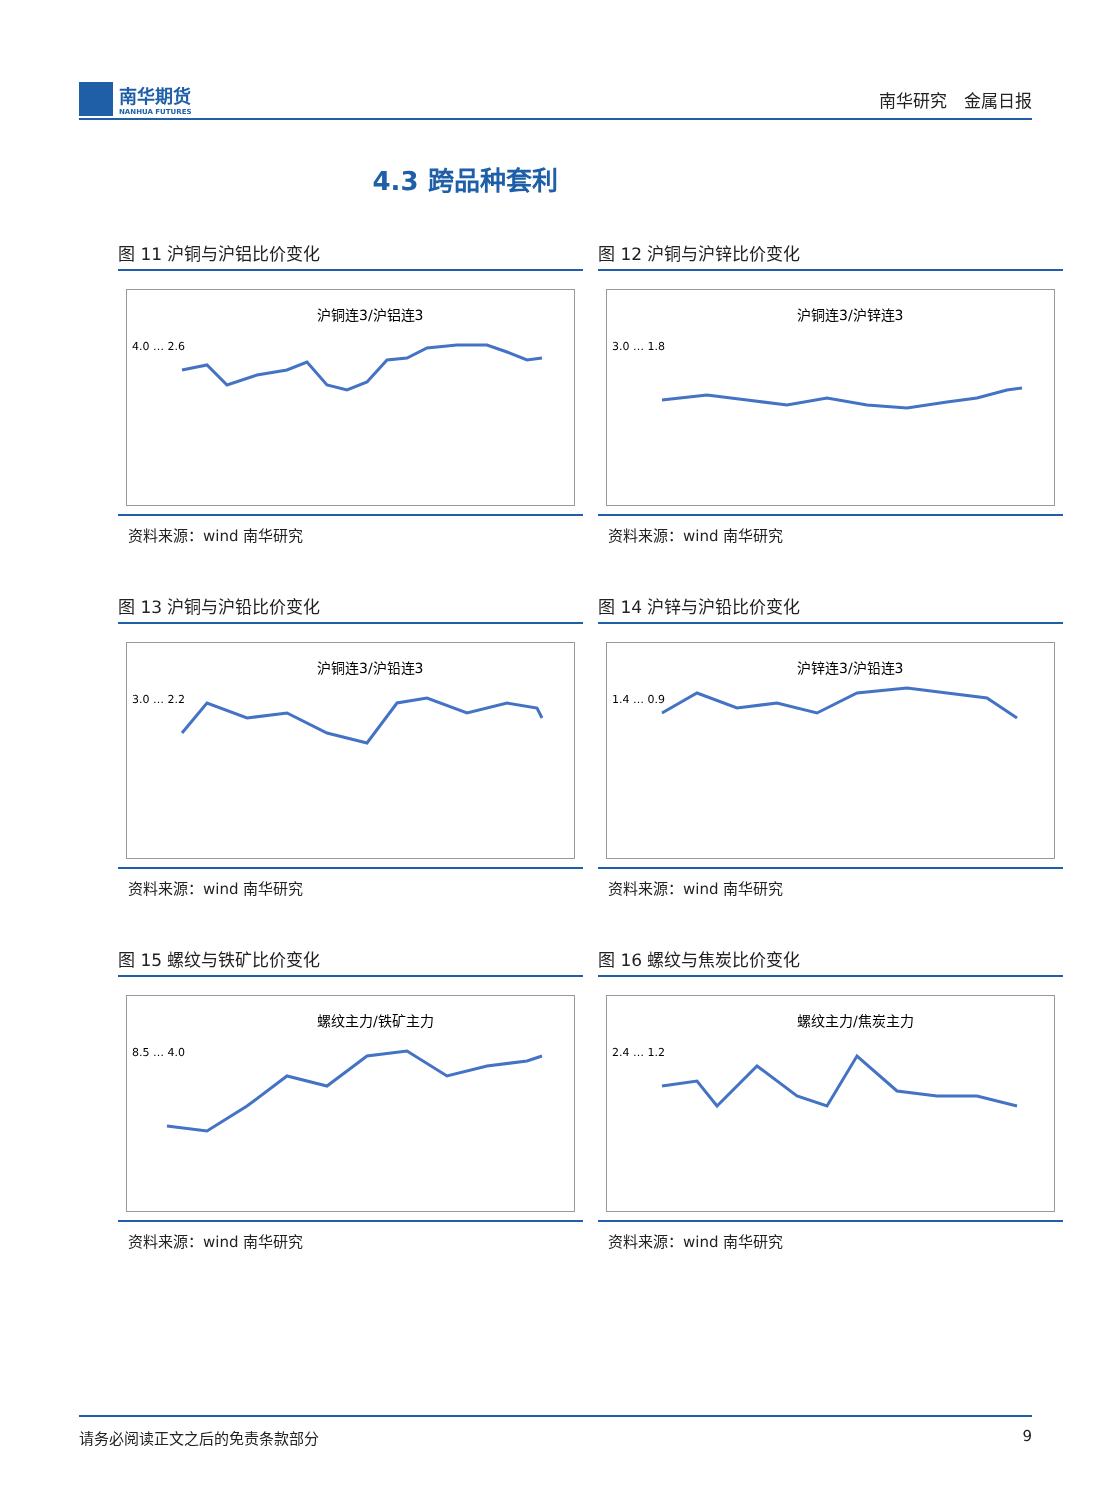南华期货
NANHUA FUTURES
南华研究　金属日报
4.3 跨品种套利
图 11 沪铜与沪铝比价变化
沪铜连3/沪铝连3
4.0 … 2.6
资料来源：wind 南华研究
图 12 沪铜与沪锌比价变化
沪铜连3/沪锌连3
3.0 … 1.8
资料来源：wind 南华研究
图 13 沪铜与沪铅比价变化
沪铜连3/沪铅连3
3.0 … 2.2
资料来源：wind 南华研究
图 14 沪锌与沪铅比价变化
沪锌连3/沪铅连3
1.4 … 0.9
资料来源：wind 南华研究
图 15 螺纹与铁矿比价变化
螺纹主力/铁矿主力
8.5 … 4.0
资料来源：wind 南华研究
图 16 螺纹与焦炭比价变化
螺纹主力/焦炭主力
2.4 … 1.2
资料来源：wind 南华研究
请务必阅读正文之后的免责条款部分 9